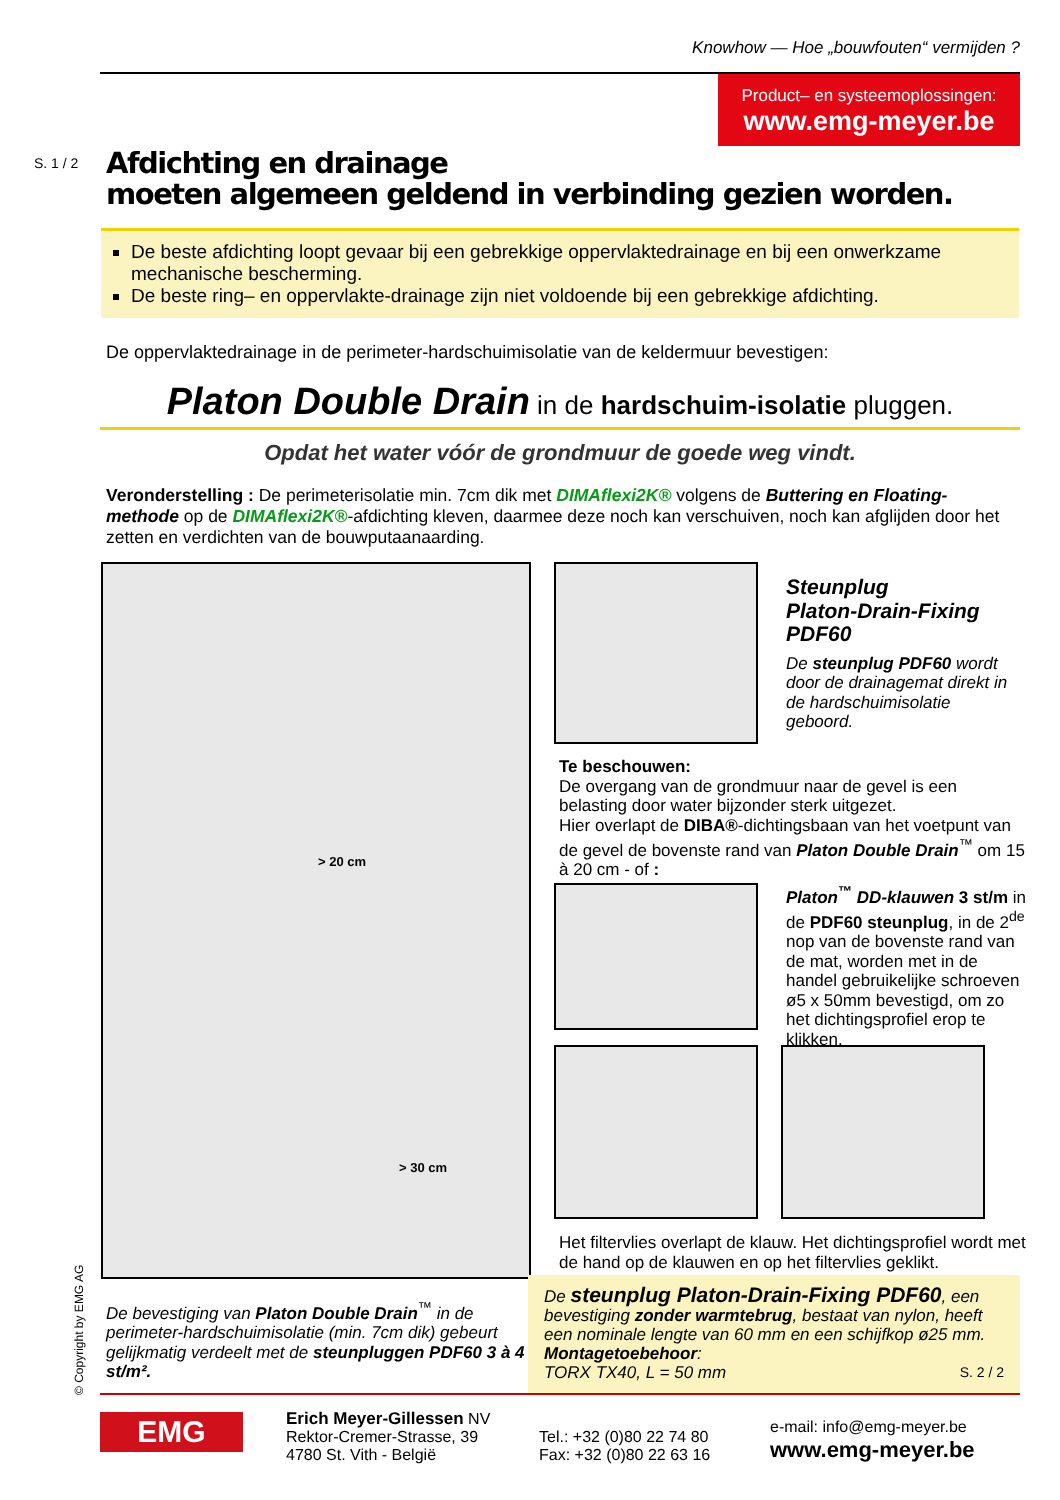Knowhow — Hoe „bouwfouten“ vermijden ?
Product– en systeemoplossingen:
www.emg-meyer.be
S. 1 / 2
Afdichting en drainage
moeten algemeen geldend in verbinding gezien worden.
De beste afdichting loopt gevaar bij een gebrekkige oppervlaktedrainage en bij een onwerkzame mechanische bescherming.
De beste ring– en oppervlakte-drainage zijn niet voldoende bij een gebrekkige afdichting.
De oppervlaktedrainage in de perimeter-hardschuimisolatie van de keldermuur bevestigen:
Platon Double Drain in de hardschuim-isolatie pluggen.
Opdat het water vóór de grondmuur de goede weg vindt.
Veronderstelling : De perimeterisolatie min. 7cm dik met DIMAflexi2K® volgens de Buttering en Floating-methode op de DIMAflexi2K®-afdichting kleven, daarmee deze noch kan verschuiven, noch kan afglijden door het zetten en verdichten van de bouwputaanaarding.
> 20 cm
> 30 cm
Steunplug
Platon-Drain-Fixing
PDF60
De steunplug PDF60 wordt door de drainagemat direkt in de hardschuimisolatie geboord.
Te beschouwen:
De overgang van de grondmuur naar de gevel is een belasting door water bijzonder sterk uitgezet.
Hier overlapt de DIBA®-dichtingsbaan van het voetpunt van de gevel de bovenste rand van Platon Double Drain<sup>™</sup> om 15 à 20 cm - of :
Platon<sup>™</sup> DD-klauwen 3 st/m in de PDF60 steunplug, in de 2<sup>de</sup> nop van de bovenste rand van de mat, worden met in de handel gebruikelijke schroeven ø5 x 50mm bevestigd, om zo het dichtingsprofiel erop te klikken.
Het filtervlies overlapt de klauw. Het dichtingsprofiel wordt met de hand op de klauwen en op het filtervlies geklikt.
© Copyright by EMG AG
De bevestiging van Platon Double Drain<sup>™</sup> in de perimeter-hardschuimisolatie (min. 7cm dik) gebeurt gelijkmatig verdeelt met de steunpluggen PDF60 3 à 4 st/m².
De steunplug Platon-Drain-Fixing PDF60, een bevestiging zonder warmtebrug, bestaat van nylon, heeft een nominale lengte van 60 mm en een schijfkop ø25 mm. Montagetoebehoor:
TORX TX40, L = 50 mm S. 2 / 2
EMG
Erich Meyer-Gillessen NV
Rektor-Cremer-Strasse, 39
4780 St. Vith - België
Tel.: +32 (0)80 22 74 80
Fax: +32 (0)80 22 63 16
e-mail: info@emg-meyer.be
www.emg-meyer.be